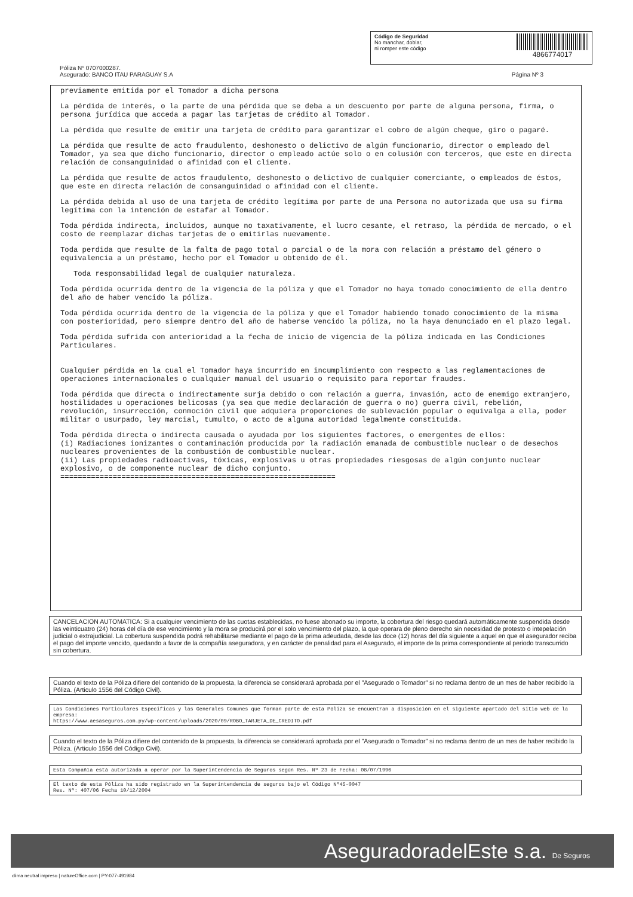Código de Seguridad
No manchar, doblar,
ni romper este código
4866774017
Póliza Nº 0707000287.
Asegurado: BANCO ITAU PARAGUAY S.A
Página Nº 3
previamente emitida por el Tomador a dicha persona
La pérdida de interés, o la parte de una pérdida que se deba a un descuento por parte de alguna persona, firma, o persona jurídica que acceda a pagar las tarjetas de crédito al Tomador.
La pérdida que resulte de emitir una tarjeta de crédito para garantizar el cobro de algún cheque, giro o pagaré.
La pérdida que resulte de acto fraudulento, deshonesto o delictivo de algún funcionario, director o empleado del Tomador, ya sea que dicho funcionario, director o empleado actúe solo o en colusión con terceros, que este en directa relación de consanguinidad o afinidad con el cliente.
La pérdida que resulte de actos fraudulento, deshonesto o delictivo de cualquier comerciante, o empleados de éstos, que este en directa relación de consanguinidad o afinidad con el cliente.
La pérdida debida al uso de una tarjeta de crédito legítima por parte de una Persona no autorizada que usa su firma legítima con la intención de estafar al Tomador.
Toda pérdida indirecta, incluidos, aunque no taxativamente, el lucro cesante, el retraso, la pérdida de mercado, o el costo de reemplazar dichas tarjetas de o emitirlas nuevamente.
Toda perdida que resulte de la falta de pago total o parcial o de la mora con relación a préstamo del género o equivalencia a un préstamo, hecho por el Tomador u obtenido de él.
Toda responsabilidad legal de cualquier naturaleza.
Toda pérdida ocurrida dentro de la vigencia de la póliza y que el Tomador no haya tomado conocimiento de ella dentro del año de haber vencido la póliza.
Toda pérdida ocurrida dentro de la vigencia de la póliza y que el Tomador habiendo tomado conocimiento de la misma con posterioridad, pero siempre dentro del año de haberse vencido la póliza, no la haya denunciado en el plazo legal.
Toda pérdida sufrida con anterioridad a la fecha de inicio de vigencia de la póliza indicada en las Condiciones Particulares.
Cualquier pérdida en la cual el Tomador haya incurrido en incumplimiento con respecto a las reglamentaciones de operaciones internacionales o cualquier manual del usuario o requisito para reportar fraudes.
Toda pérdida que directa o indirectamente surja debido o con relación a guerra, invasión, acto de enemigo extranjero, hostilidades u operaciones belicosas (ya sea que medie declaración de guerra o no) guerra civil, rebelión, revolución, insurrección, conmoción civil que adquiera proporciones de sublevación popular o equivalga a ella, poder militar o usurpado, ley marcial, tumulto, o acto de alguna autoridad legalmente constituida.
Toda pérdida directa o indirecta causada o ayudada por los siguientes factores, o emergentes de ellos:
(i) Radiaciones ionizantes o contaminación producida por la radiación emanada de combustible nuclear o de desechos nucleares provenientes de la combustión de combustible nuclear.
(ii) Las propiedades radioactivas, tóxicas, explosivas u otras propiedades riesgosas de algún conjunto nuclear explosivo, o de componente nuclear de dicho conjunto.
===============================================================
CANCELACION AUTOMATICA: Si a cualquier vencimiento de las cuotas establecidas, no fuese abonado su importe, la cobertura del riesgo quedará automáticamente suspendida desde las veinticuatro (24) horas del día de ese vencimiento y la mora se producirá por el solo vencimiento del plazo, la que operara de pleno derecho sin necesidad de protesto o intepelación judicial o extrajudicial. La cobertura suspendida podrá rehabilitarse mediante el pago de la prima adeudada, desde las doce (12) horas del día siguiente a aquel en que el asegurador reciba el pago del importe vencido, quedando a favor de la compañía aseguradora, y en carácter de penalidad para el Asegurado, el importe de la prima correspondiente al periodo transcurrido sin cobertura.
Cuando el texto de la Póliza difiere del contenido de la propuesta, la diferencia se considerará aprobada por el "Asegurado o Tomador" si no reclama dentro de un mes de haber recibido la Póliza. (Articulo 1556 del Código Civil).
Las Condiciones Particulares Especificas y las Generales Comunes que forman parte de esta Póliza se encuentran a disposición en el siguiente apartado del sitio web de la empresa:
https://www.aesaseguros.com.py/wp-content/uploads/2020/09/ROBO_TARJETA_DE_CREDITO.pdf
Cuando el texto de la Póliza difiere del contenido de la propuesta, la diferencia se considerará aprobada por el "Asegurado o Tomador" si no reclama dentro de un mes de haber recibido la Póliza. (Articulo 1556 del Código Civil).
Esta Compañía está autorizada a operar por la Superintendencia de Seguros según Res. Nº 23 de Fecha: 08/07/1996
El texto de esta Póliza ha sido registrado en la Superintendencia de seguros bajo el Código Nº45-0047
Res. Nº: 407/06 Fecha 10/12/2004
AseguradoradelEste s.a. De Seguros
clima neutral impreso | natureOffice.com | PY-077-491984